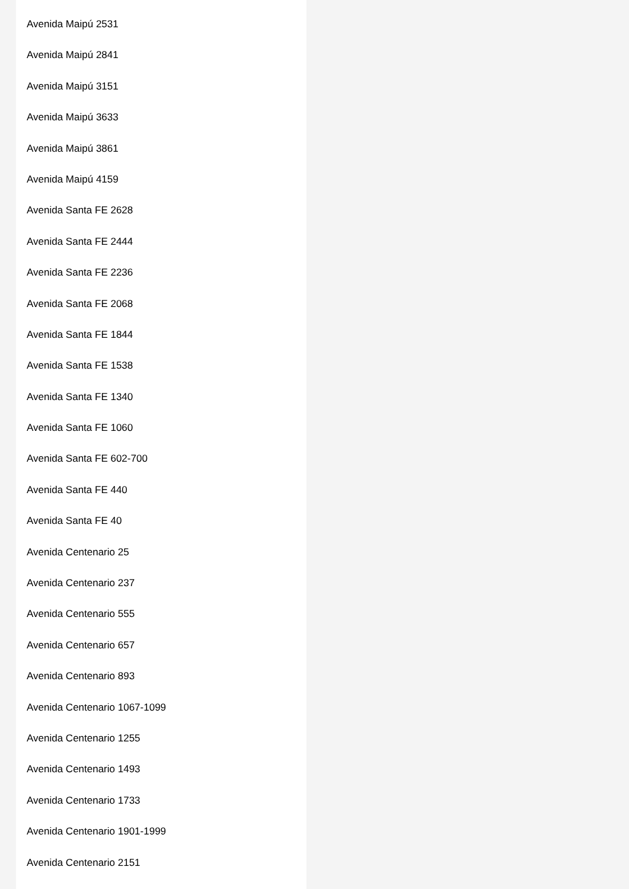Avenida Maipú 2531
Avenida Maipú 2841
Avenida Maipú 3151
Avenida Maipú 3633
Avenida Maipú 3861
Avenida Maipú 4159
Avenida Santa FE 2628
Avenida Santa FE 2444
Avenida Santa FE 2236
Avenida Santa FE 2068
Avenida Santa FE 1844
Avenida Santa FE 1538
Avenida Santa FE 1340
Avenida Santa FE 1060
Avenida Santa FE 602-700
Avenida Santa FE 440
Avenida Santa FE 40
Avenida Centenario 25
Avenida Centenario 237
Avenida Centenario 555
Avenida Centenario 657
Avenida Centenario 893
Avenida Centenario 1067-1099
Avenida Centenario 1255
Avenida Centenario 1493
Avenida Centenario 1733
Avenida Centenario 1901-1999
Avenida Centenario 2151